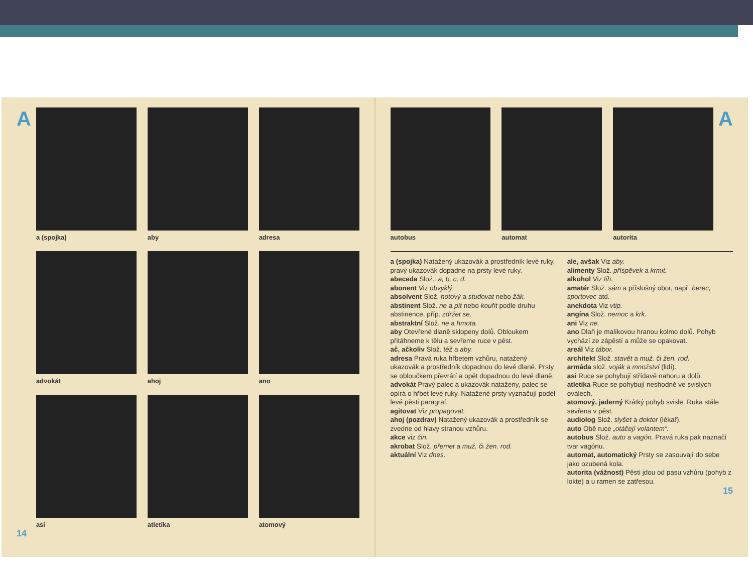A
a (spojka)
aby
adresa
advokát
ahoj
ano
asi
atletika
atomový
14
autobus
automat
autorita
A
a (spojka) Natažený ukazovák a prostředník levé ruky, pravý ukazovák dopadne na prsty levé ruky.
abeceda Slož.: a, b, c, d.
abonent Viz obvyklý.
absolvent Slož. hotový a studovat nebo žák.
abstinent Slož. ne a pít nebo kouřit podle druhu abstinence, příp. zdržet se.
abstraktní Slož. ne a hmota.
aby Otevřené dlaně sklopeny dolů. Obloukem přitáhneme k tělu a sevřeme ruce v pěst.
ač, ačkoliv Slož. též a aby.
adresa Pravá ruka hřbetem vzhůru, natažený ukazovák a prostředník dopadnou do levé dlaně. Prsty se obloučkem převrátí a opět dopadnou do levé dlaně.
advokát Pravý palec a ukazovák nataženy, palec se opírá o hřbet levé ruky. Natažené prsty vyznačují podél levé pěsti paragraf.
agitovat Viz propagovat.
ahoj (pozdrav) Natažený ukazovák a prostředník se zvedne od hlavy stranou vzhůru.
akce viz čin.
akrobat Slož. přemet a muž. či žen. rod.
aktuální Viz dnes.
ale, avšak Viz aby.
alimenty Slož. příspěvek a krmit.
alkohol Viz líh.
amatér Slož. sám a příslušný obor, např. herec, sportovec atd.
anekdota Viz vtip.
angína Slož. nemoc a krk.
ani Viz ne.
ano Dlaň je malíkovou hranou kolmo dolů. Pohyb vychází ze zápěstí a může se opakovat.
areál Viz tábor.
architekt Slož. stavět a muž. či žen. rod.
armáda slož. voják a množství (lidí).
asi Ruce se pohybují střídavě nahoru a dolů.
atletika Ruce se pohybují neshodně ve svislých oválech.
atomový, jaderný Krátký pohyb svisle. Ruka stále sevřena v pěst.
audiolog Slož. slyšet a doktor (lékař).
auto Obě ruce „otáčejí volantem“.
autobus Slož. auto a vagón. Pravá ruka pak naznačí tvar vagónu.
automat, automatický Prsty se zasouvají do sebe jako ozubená kola.
autorita (vážnost) Pěsti jdou od pasu vzhůru (pohyb z lokte) a u ramen se zatřesou.
15